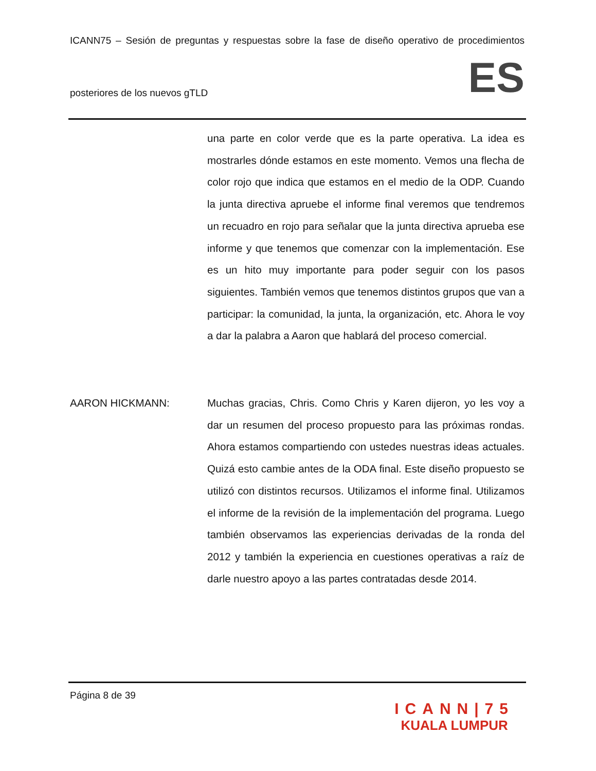ICANN75 – Sesión de preguntas y respuestas sobre la fase de diseño operativo de procedimientos
posteriores de los nuevos gTLD ES
una parte en color verde que es la parte operativa. La idea es mostrarles dónde estamos en este momento. Vemos una flecha de color rojo que indica que estamos en el medio de la ODP. Cuando la junta directiva apruebe el informe final veremos que tendremos un recuadro en rojo para señalar que la junta directiva aprueba ese informe y que tenemos que comenzar con la implementación. Ese es un hito muy importante para poder seguir con los pasos siguientes. También vemos que tenemos distintos grupos que van a participar: la comunidad, la junta, la organización, etc. Ahora le voy a dar la palabra a Aaron que hablará del proceso comercial.
AARON HICKMANN: Muchas gracias, Chris. Como Chris y Karen dijeron, yo les voy a dar un resumen del proceso propuesto para las próximas rondas. Ahora estamos compartiendo con ustedes nuestras ideas actuales. Quizá esto cambie antes de la ODA final. Este diseño propuesto se utilizó con distintos recursos. Utilizamos el informe final. Utilizamos el informe de la revisión de la implementación del programa. Luego también observamos las experiencias derivadas de la ronda del 2012 y también la experiencia en cuestiones operativas a raíz de darle nuestro apoyo a las partes contratadas desde 2014.
Página 8 de 39
ICANN|75
KUALA LUMPUR